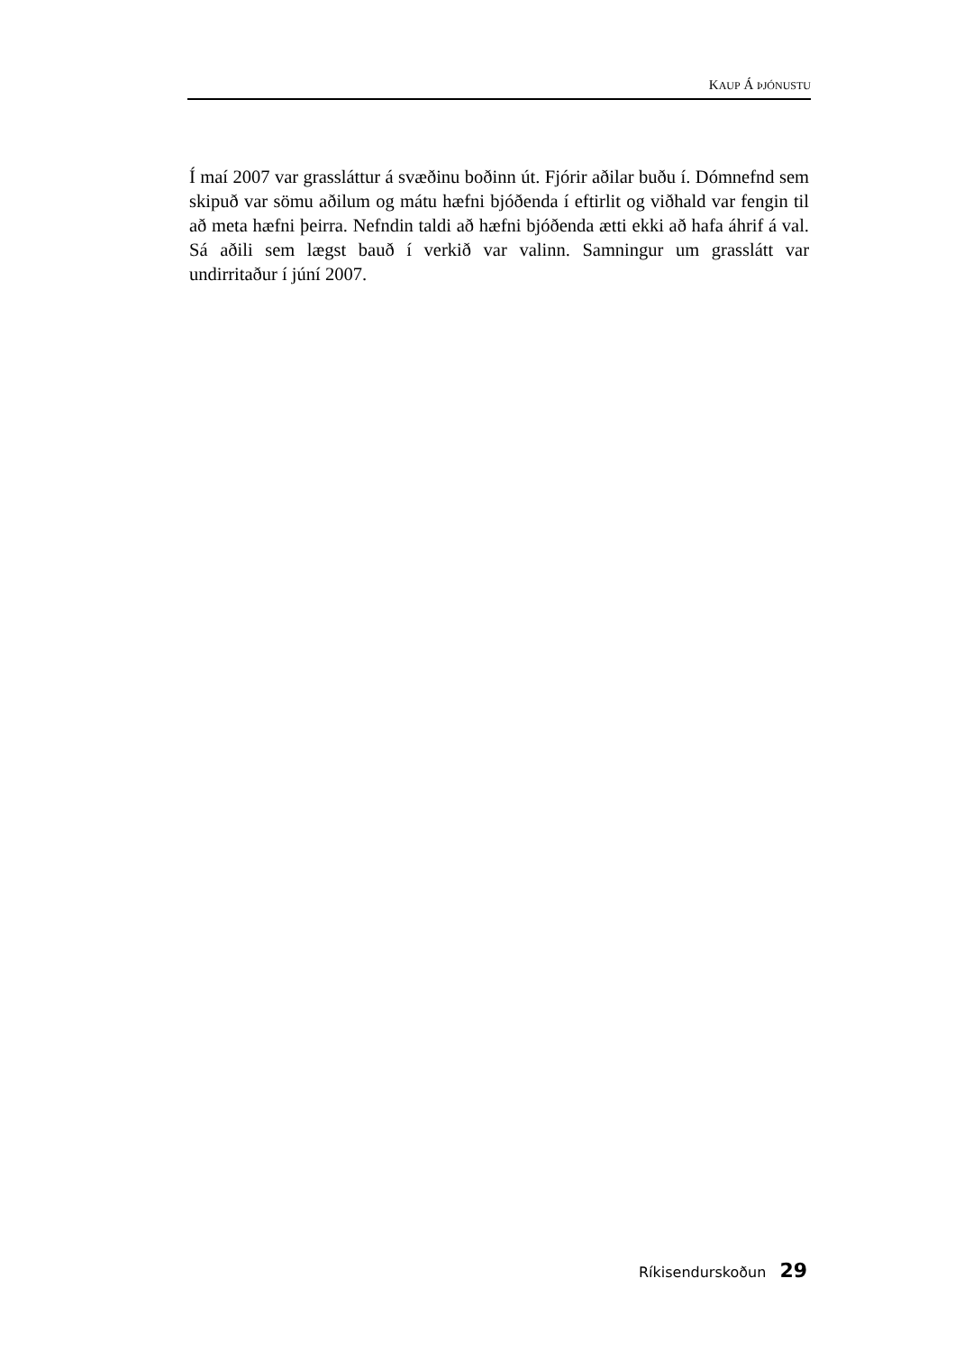KAUP Á ÞJÓNUSTU
Í maí 2007 var grassláttur á svæðinu boðinn út. Fjórir aðilar buðu í. Dómnefnd sem skipuð var sömu aðilum og mátu hæfni bjóðenda í eftirlit og viðhald var fengin til að meta hæfni þeirra. Nefndin taldi að hæfni bjóðenda ætti ekki að hafa áhrif á val. Sá aðili sem lægst bauð í verkið var valinn. Samningur um grasslátt var undirritaður í júní 2007.
Ríkisendurskoðun 29